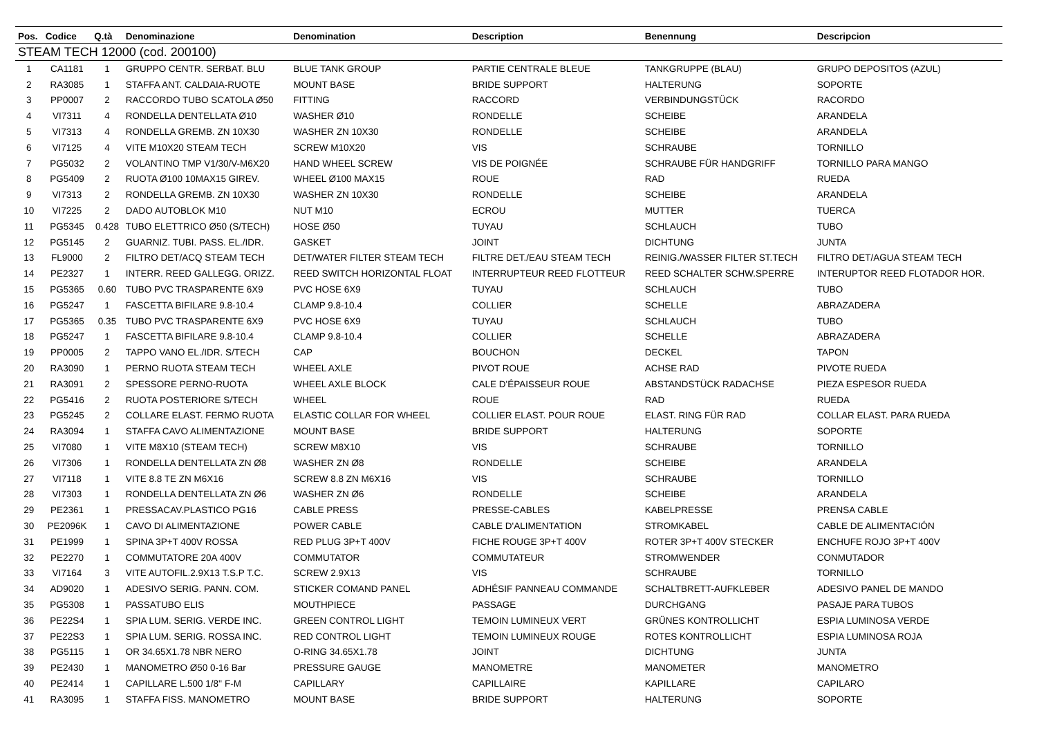| Pos. | Codice | Q.tà | Denominazione | Denomination | Description | Benennung | Descripcion |
| --- | --- | --- | --- | --- | --- | --- | --- |
| STEAM TECH 12000 (cod. 200100) | | | | | | | |
| 1 | CA1181 | 1 | GRUPPO CENTR. SERBAT. BLU | BLUE TANK GROUP | PARTIE CENTRALE BLEUE | TANKGRUPPE (BLAU) | GRUPO DEPOSITOS (AZUL) |
| 2 | RA3085 | 1 | STAFFA ANT. CALDAIA-RUOTE | MOUNT BASE | BRIDE SUPPORT | HALTERUNG | SOPORTE |
| 3 | PP0007 | 2 | RACCORDO TUBO SCATOLA Ø50 | FITTING | RACCORD | VERBINDUNGSTÜCK | RACORDO |
| 4 | VI7311 | 4 | RONDELLA DENTELLATA Ø10 | WASHER Ø10 | RONDELLE | SCHEIBE | ARANDELA |
| 5 | VI7313 | 4 | RONDELLA GREMB. ZN 10X30 | WASHER ZN 10X30 | RONDELLE | SCHEIBE | ARANDELA |
| 6 | VI7125 | 4 | VITE M10X20 STEAM TECH | SCREW M10X20 | VIS | SCHRAUBE | TORNILLO |
| 7 | PG5032 | 2 | VOLANTINO TMP V1/30/V-M6X20 | HAND WHEEL SCREW | VIS DE POIGNÉE | SCHRAUBE FÜR HANDGRIFF | TORNILLO PARA MANGO |
| 8 | PG5409 | 2 | RUOTA Ø100 10MAX15 GIREV. | WHEEL Ø100 MAX15 | ROUE | RAD | RUEDA |
| 9 | VI7313 | 2 | RONDELLA GREMB. ZN 10X30 | WASHER ZN 10X30 | RONDELLE | SCHEIBE | ARANDELA |
| 10 | VI7225 | 2 | DADO AUTOBLOK M10 | NUT M10 | ECROU | MUTTER | TUERCA |
| 11 | PG5345 | 0.428 | TUBO ELETTRICO Ø50 (S/TECH) | HOSE Ø50 | TUYAU | SCHLAUCH | TUBO |
| 12 | PG5145 | 2 | GUARNIZ. TUBI. PASS. EL./IDR. | GASKET | JOINT | DICHTUNG | JUNTA |
| 13 | FL9000 | 2 | FILTRO DET/ACQ STEAM TECH | DET/WATER FILTER STEAM TECH | FILTRE DET./EAU STEAM TECH | REINIG./WASSER FILTER ST.TECH | FILTRO DET/AGUA STEAM TECH |
| 14 | PE2327 | 1 | INTERR. REED GALLEGG. ORIZZ. | REED SWITCH HORIZONTAL FLOAT | INTERRUPTEUR REED FLOTTEUR | REED SCHALTER SCHW.SPERRE | INTERUPTOR REED FLOTADOR HOR. |
| 15 | PG5365 | 0.60 | TUBO PVC TRASPARENTE 6X9 | PVC HOSE 6X9 | TUYAU | SCHLAUCH | TUBO |
| 16 | PG5247 | 1 | FASCETTA BIFILARE 9.8-10.4 | CLAMP 9.8-10.4 | COLLIER | SCHELLE | ABRAZADERA |
| 17 | PG5365 | 0.35 | TUBO PVC TRASPARENTE 6X9 | PVC HOSE 6X9 | TUYAU | SCHLAUCH | TUBO |
| 18 | PG5247 | 1 | FASCETTA BIFILARE 9.8-10.4 | CLAMP 9.8-10.4 | COLLIER | SCHELLE | ABRAZADERA |
| 19 | PP0005 | 2 | TAPPO VANO EL./IDR. S/TECH | CAP | BOUCHON | DECKEL | TAPON |
| 20 | RA3090 | 1 | PERNO RUOTA STEAM TECH | WHEEL AXLE | PIVOT ROUE | ACHSE RAD | PIVOTE RUEDA |
| 21 | RA3091 | 2 | SPESSORE PERNO-RUOTA | WHEEL AXLE BLOCK | CALE D'ÉPAISSEUR ROUE | ABSTANDSTÜCK RADACHSE | PIEZA ESPESOR RUEDA |
| 22 | PG5416 | 2 | RUOTA POSTERIORE S/TECH | WHEEL | ROUE | RAD | RUEDA |
| 23 | PG5245 | 2 | COLLARE ELAST. FERMO RUOTA | ELASTIC COLLAR FOR WHEEL | COLLIER ELAST. POUR ROUE | ELAST. RING FÜR RAD | COLLAR ELAST. PARA RUEDA |
| 24 | RA3094 | 1 | STAFFA CAVO ALIMENTAZIONE | MOUNT BASE | BRIDE SUPPORT | HALTERUNG | SOPORTE |
| 25 | VI7080 | 1 | VITE M8X10 (STEAM TECH) | SCREW M8X10 | VIS | SCHRAUBE | TORNILLO |
| 26 | VI7306 | 1 | RONDELLA DENTELLATA ZN Ø8 | WASHER ZN Ø8 | RONDELLE | SCHEIBE | ARANDELA |
| 27 | VI7118 | 1 | VITE 8.8 TE ZN M6X16 | SCREW 8.8 ZN M6X16 | VIS | SCHRAUBE | TORNILLO |
| 28 | VI7303 | 1 | RONDELLA DENTELLATA ZN Ø6 | WASHER ZN Ø6 | RONDELLE | SCHEIBE | ARANDELA |
| 29 | PE2361 | 1 | PRESSACAV.PLASTICO PG16 | CABLE PRESS | PRESSE-CABLES | KABELPRESSE | PRENSA CABLE |
| 30 | PE2096K | 1 | CAVO DI ALIMENTAZIONE | POWER CABLE | CABLE D'ALIMENTATION | STROMKABEL | CABLE DE ALIMENTACIÓN |
| 31 | PE1999 | 1 | SPINA 3P+T 400V ROSSA | RED PLUG 3P+T 400V | FICHE ROUGE 3P+T 400V | ROTER 3P+T 400V STECKER | ENCHUFE ROJO 3P+T 400V |
| 32 | PE2270 | 1 | COMMUTATORE 20A 400V | COMMUTATOR | COMMUTATEUR | STROMWENDER | CONMUTADOR |
| 33 | VI7164 | 3 | VITE AUTOFIL.2.9X13 T.S.P T.C. | SCREW 2.9X13 | VIS | SCHRAUBE | TORNILLO |
| 34 | AD9020 | 1 | ADESIVO SERIG. PANN. COM. | STICKER COMAND PANEL | ADHÉSIF PANNEAU COMMANDE | SCHALTBRETT-AUFKLEBER | ADESIVO PANEL DE MANDO |
| 35 | PG5308 | 1 | PASSATUBO ELIS | MOUTHPIECE | PASSAGE | DURCHGANG | PASAJE PARA TUBOS |
| 36 | PE22S4 | 1 | SPIA LUM. SERIG. VERDE INC. | GREEN CONTROL LIGHT | TEMOIN LUMINEUX VERT | GRÜNES KONTROLLICHT | ESPIA LUMINOSA VERDE |
| 37 | PE22S3 | 1 | SPIA LUM. SERIG. ROSSA INC. | RED CONTROL LIGHT | TEMOIN LUMINEUX ROUGE | ROTES KONTROLLICHT | ESPIA LUMINOSA ROJA |
| 38 | PG5115 | 1 | OR 34.65X1.78 NBR NERO | O-RING 34.65X1.78 | JOINT | DICHTUNG | JUNTA |
| 39 | PE2430 | 1 | MANOMETRO Ø50 0-16 Bar | PRESSURE GAUGE | MANOMETRE | MANOMETER | MANOMETRO |
| 40 | PE2414 | 1 | CAPILLARE L.500 1/8'' F-M | CAPILLARY | CAPILLAIRE | KAPILLARE | CAPILARO |
| 41 | RA3095 | 1 | STAFFA FISS. MANOMETRO | MOUNT BASE | BRIDE SUPPORT | HALTERUNG | SOPORTE |